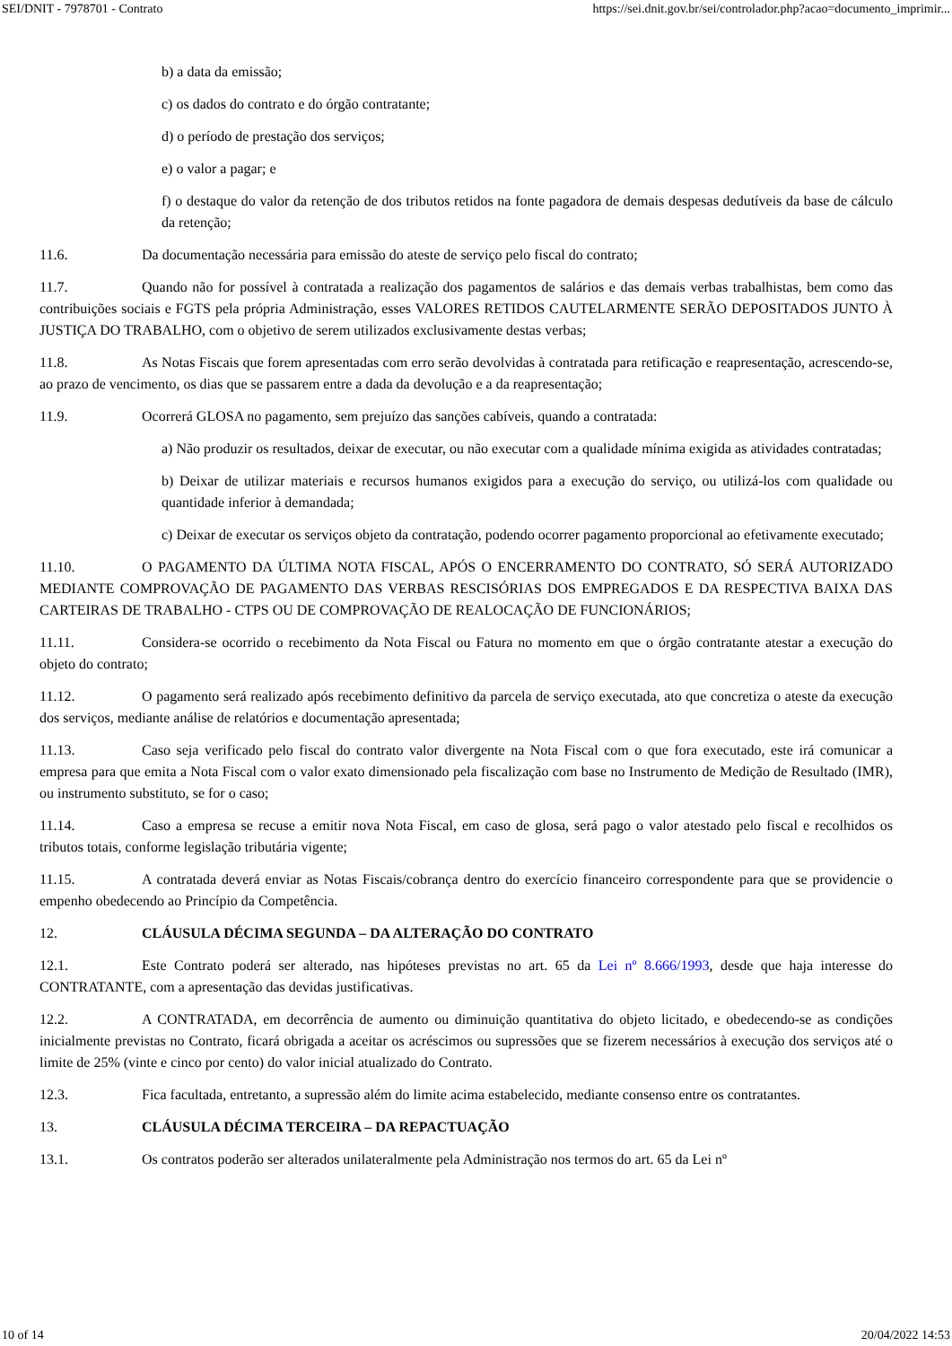SEI/DNIT - 7978701 - Contrato https://sei.dnit.gov.br/sei/controlador.php?acao=documento_imprimir...
b) a data da emissão;
c) os dados do contrato e do órgão contratante;
d) o período de prestação dos serviços;
e) o valor a pagar; e
f) o destaque do valor da retenção de dos tributos retidos na fonte pagadora de demais despesas dedutíveis da base de cálculo da retenção;
11.6. Da documentação necessária para emissão do ateste de serviço pelo fiscal do contrato;
11.7. Quando não for possível à contratada a realização dos pagamentos de salários e das demais verbas trabalhistas, bem como das contribuições sociais e FGTS pela própria Administração, esses VALORES RETIDOS CAUTELARMENTE SERÃO DEPOSITADOS JUNTO À JUSTIÇA DO TRABALHO, com o objetivo de serem utilizados exclusivamente destas verbas;
11.8. As Notas Fiscais que forem apresentadas com erro serão devolvidas à contratada para retificação e reapresentação, acrescendo-se, ao prazo de vencimento, os dias que se passarem entre a dada da devolução e a da reapresentação;
11.9. Ocorrerá GLOSA no pagamento, sem prejuízo das sanções cabíveis, quando a contratada:
a) Não produzir os resultados, deixar de executar, ou não executar com a qualidade mínima exigida as atividades contratadas;
b) Deixar de utilizar materiais e recursos humanos exigidos para a execução do serviço, ou utilizá-los com qualidade ou quantidade inferior à demandada;
c) Deixar de executar os serviços objeto da contratação, podendo ocorrer pagamento proporcional ao efetivamente executado;
11.10. O PAGAMENTO DA ÚLTIMA NOTA FISCAL, APÓS O ENCERRAMENTO DO CONTRATO, SÓ SERÁ AUTORIZADO MEDIANTE COMPROVAÇÃO DE PAGAMENTO DAS VERBAS RESCISÓRIAS DOS EMPREGADOS E DA RESPECTIVA BAIXA DAS CARTEIRAS DE TRABALHO - CTPS OU DE COMPROVAÇÃO DE REALOCAÇÃO DE FUNCIONÁRIOS;
11.11. Considera-se ocorrido o recebimento da Nota Fiscal ou Fatura no momento em que o órgão contratante atestar a execução do objeto do contrato;
11.12. O pagamento será realizado após recebimento definitivo da parcela de serviço executada, ato que concretiza o ateste da execução dos serviços, mediante análise de relatórios e documentação apresentada;
11.13. Caso seja verificado pelo fiscal do contrato valor divergente na Nota Fiscal com o que fora executado, este irá comunicar a empresa para que emita a Nota Fiscal com o valor exato dimensionado pela fiscalização com base no Instrumento de Medição de Resultado (IMR), ou instrumento substituto, se for o caso;
11.14. Caso a empresa se recuse a emitir nova Nota Fiscal, em caso de glosa, será pago o valor atestado pelo fiscal e recolhidos os tributos totais, conforme legislação tributária vigente;
11.15. A contratada deverá enviar as Notas Fiscais/cobrança dentro do exercício financeiro correspondente para que se providencie o empenho obedecendo ao Princípio da Competência.
12. CLÁUSULA DÉCIMA SEGUNDA – DA ALTERAÇÃO DO CONTRATO
12.1. Este Contrato poderá ser alterado, nas hipóteses previstas no art. 65 da Lei nº 8.666/1993, desde que haja interesse do CONTRATANTE, com a apresentação das devidas justificativas.
12.2. A CONTRATADA, em decorrência de aumento ou diminuição quantitativa do objeto licitado, e obedecendo-se as condições inicialmente previstas no Contrato, ficará obrigada a aceitar os acréscimos ou supressões que se fizerem necessários à execução dos serviços até o limite de 25% (vinte e cinco por cento) do valor inicial atualizado do Contrato.
12.3. Fica facultada, entretanto, a supressão além do limite acima estabelecido, mediante consenso entre os contratantes.
13. CLÁUSULA DÉCIMA TERCEIRA – DA REPACTUAÇÃO
13.1. Os contratos poderão ser alterados unilateralmente pela Administração nos termos do art. 65 da Lei nº
10 of 14 20/04/2022 14:53